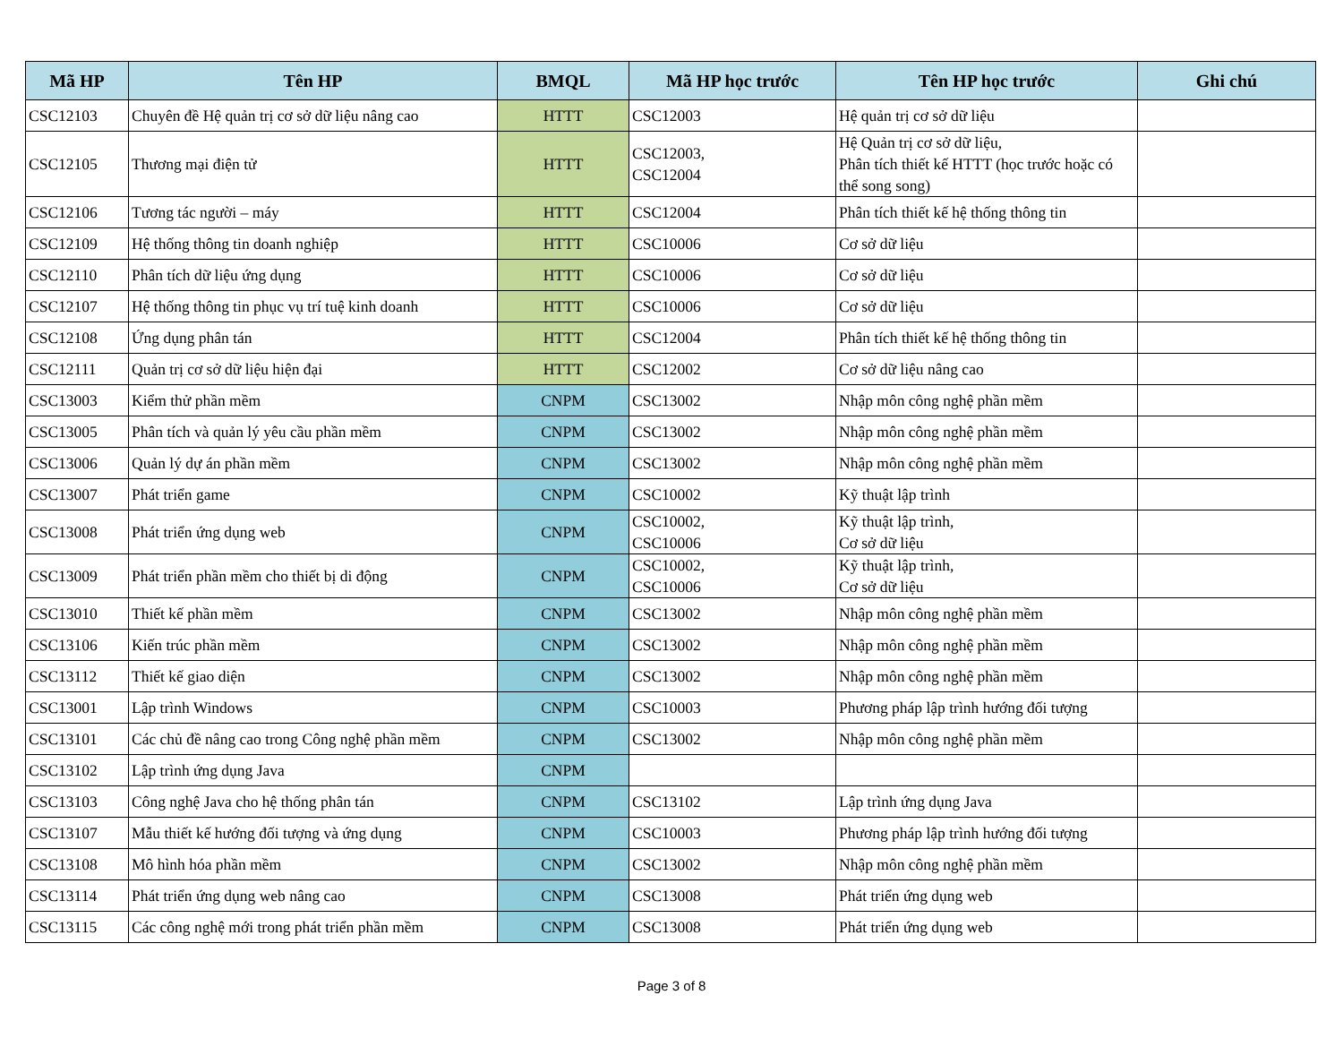| Mã HP | Tên HP | BMQL | Mã HP học trước | Tên HP học trước | Ghi chú |
| --- | --- | --- | --- | --- | --- |
| CSC12103 | Chuyên đề Hệ quản trị cơ sở dữ liệu nâng cao | HTTT | CSC12003 | Hệ quản trị cơ sở dữ liệu | |
| CSC12105 | Thương mại điện tử | HTTT | CSC12003, CSC12004 | Hệ Quản trị cơ sở dữ liệu, Phân tích thiết kế HTTT (học trước hoặc có thể song song) | |
| CSC12106 | Tương tác người – máy | HTTT | CSC12004 | Phân tích thiết kế hệ thống thông tin | |
| CSC12109 | Hệ thống thông tin doanh nghiệp | HTTT | CSC10006 | Cơ sở dữ liệu | |
| CSC12110 | Phân tích dữ liệu ứng dụng | HTTT | CSC10006 | Cơ sở dữ liệu | |
| CSC12107 | Hệ thống thông tin phục vụ trí tuệ kinh doanh | HTTT | CSC10006 | Cơ sở dữ liệu | |
| CSC12108 | Ứng dụng phân tán | HTTT | CSC12004 | Phân tích thiết kế hệ thống thông tin | |
| CSC12111 | Quản trị cơ sở dữ liệu hiện đại | HTTT | CSC12002 | Cơ sở dữ liệu nâng cao | |
| CSC13003 | Kiểm thử phần mềm | CNPM | CSC13002 | Nhập môn công nghệ phần mềm | |
| CSC13005 | Phân tích và quản lý yêu cầu phần mềm | CNPM | CSC13002 | Nhập môn công nghệ phần mềm | |
| CSC13006 | Quản lý dự án phần mềm | CNPM | CSC13002 | Nhập môn công nghệ phần mềm | |
| CSC13007 | Phát triển game | CNPM | CSC10002 | Kỹ thuật lập trình | |
| CSC13008 | Phát triển ứng dụng web | CNPM | CSC10002, CSC10006 | Kỹ thuật lập trình, Cơ sở dữ liệu | |
| CSC13009 | Phát triển phần mềm cho thiết bị di động | CNPM | CSC10002, CSC10006 | Kỹ thuật lập trình, Cơ sở dữ liệu | |
| CSC13010 | Thiết kế phần mềm | CNPM | CSC13002 | Nhập môn công nghệ phần mềm | |
| CSC13106 | Kiến trúc phần mềm | CNPM | CSC13002 | Nhập môn công nghệ phần mềm | |
| CSC13112 | Thiết kế giao diện | CNPM | CSC13002 | Nhập môn công nghệ phần mềm | |
| CSC13001 | Lập trình Windows | CNPM | CSC10003 | Phương pháp lập trình hướng đối tượng | |
| CSC13101 | Các chủ đề nâng cao trong Công nghệ phần mềm | CNPM | CSC13002 | Nhập môn công nghệ phần mềm | |
| CSC13102 | Lập trình ứng dụng Java | CNPM | | | |
| CSC13103 | Công nghệ Java cho hệ thống phân tán | CNPM | CSC13102 | Lập trình ứng dụng Java | |
| CSC13107 | Mẫu thiết kế hướng đối tượng và ứng dụng | CNPM | CSC10003 | Phương pháp lập trình hướng đối tượng | |
| CSC13108 | Mô hình hóa phần mềm | CNPM | CSC13002 | Nhập môn công nghệ phần mềm | |
| CSC13114 | Phát triển ứng dụng web nâng cao | CNPM | CSC13008 | Phát triển ứng dụng web | |
| CSC13115 | Các công nghệ mới trong phát triển phần mềm | CNPM | CSC13008 | Phát triển ứng dụng web | |
Page 3 of 8